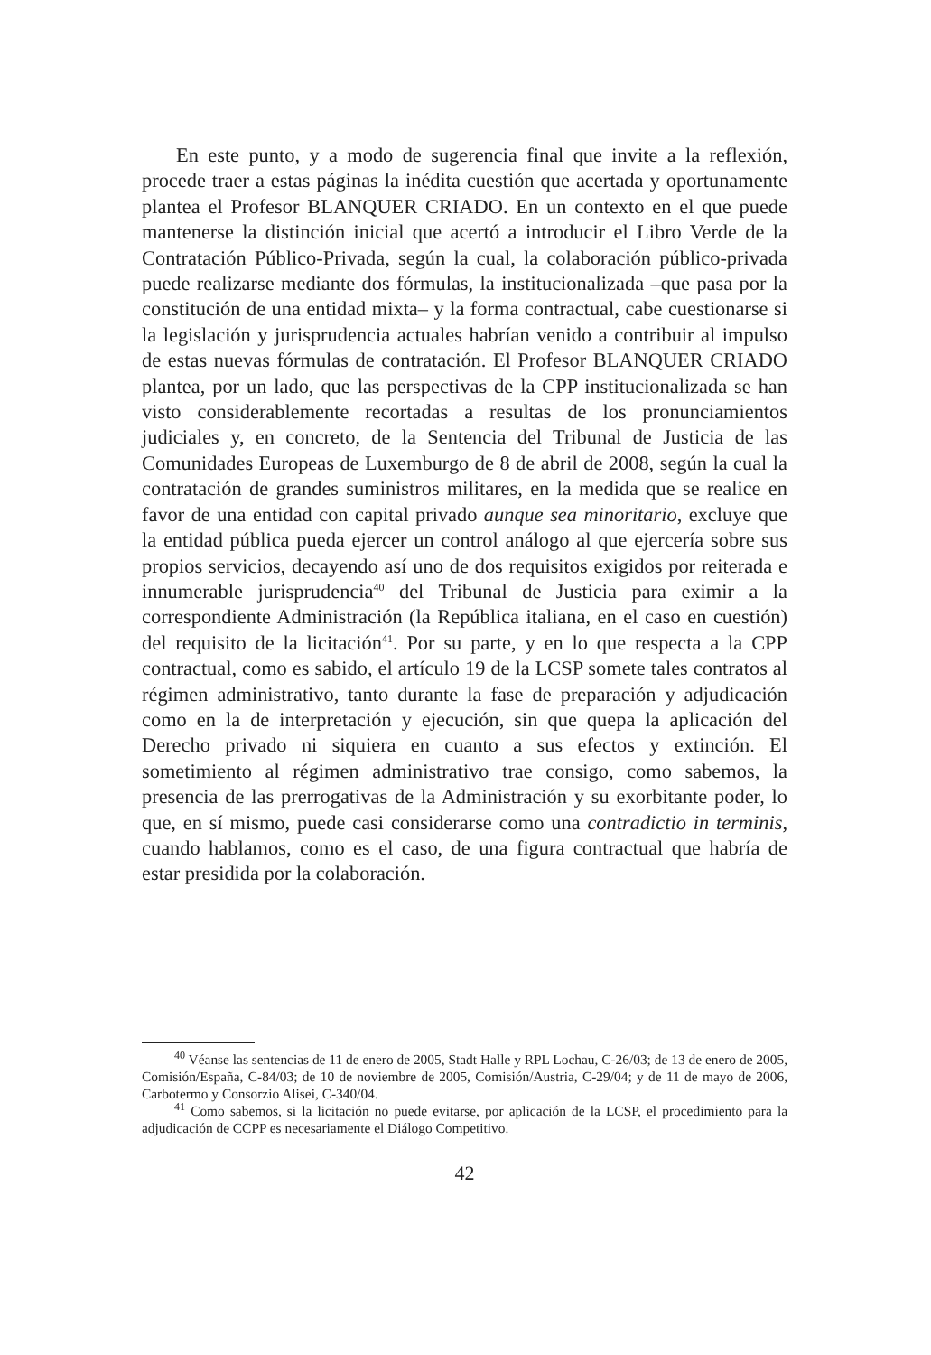En este punto, y a modo de sugerencia final que invite a la reflexión, procede traer a estas páginas la inédita cuestión que acertada y oportunamente plantea el Profesor BLANQUER CRIADO. En un contexto en el que puede mantenerse la distinción inicial que acertó a introducir el Libro Verde de la Contratación Público-Privada, según la cual, la colaboración público-privada puede realizarse mediante dos fórmulas, la institucionalizada –que pasa por la constitución de una entidad mixta– y la forma contractual, cabe cuestionarse si la legislación y jurisprudencia actuales habrían venido a contribuir al impulso de estas nuevas fórmulas de contratación. El Profesor BLANQUER CRIADO plantea, por un lado, que las perspectivas de la CPP institucionalizada se han visto considerablemente recortadas a resultas de los pronunciamientos judiciales y, en concreto, de la Sentencia del Tribunal de Justicia de las Comunidades Europeas de Luxemburgo de 8 de abril de 2008, según la cual la contratación de grandes suministros militares, en la medida que se realice en favor de una entidad con capital privado aunque sea minoritario, excluye que la entidad pública pueda ejercer un control análogo al que ejercería sobre sus propios servicios, decayendo así uno de dos requisitos exigidos por reiterada e innumerable jurisprudencia<sup>40</sup> del Tribunal de Justicia para eximir a la correspondiente Administración (la República italiana, en el caso en cuestión) del requisito de la licitación<sup>41</sup>. Por su parte, y en lo que respecta a la CPP contractual, como es sabido, el artículo 19 de la LCSP somete tales contratos al régimen administrativo, tanto durante la fase de preparación y adjudicación como en la de interpretación y ejecución, sin que quepa la aplicación del Derecho privado ni siquiera en cuanto a sus efectos y extinción. El sometimiento al régimen administrativo trae consigo, como sabemos, la presencia de las prerrogativas de la Administración y su exorbitante poder, lo que, en sí mismo, puede casi considerarse como una contradictio in terminis, cuando hablamos, como es el caso, de una figura contractual que habría de estar presidida por la colaboración.
<sup>40</sup> Véanse las sentencias de 11 de enero de 2005, Stadt Halle y RPL Lochau, C-26/03; de 13 de enero de 2005, Comisión/España, C-84/03; de 10 de noviembre de 2005, Comisión/Austria, C-29/04; y de 11 de mayo de 2006, Carbotermo y Consorzio Alisei, C-340/04.
<sup>41</sup> Como sabemos, si la licitación no puede evitarse, por aplicación de la LCSP, el procedimiento para la adjudicación de CCPP es necesariamente el Diálogo Competitivo.
42